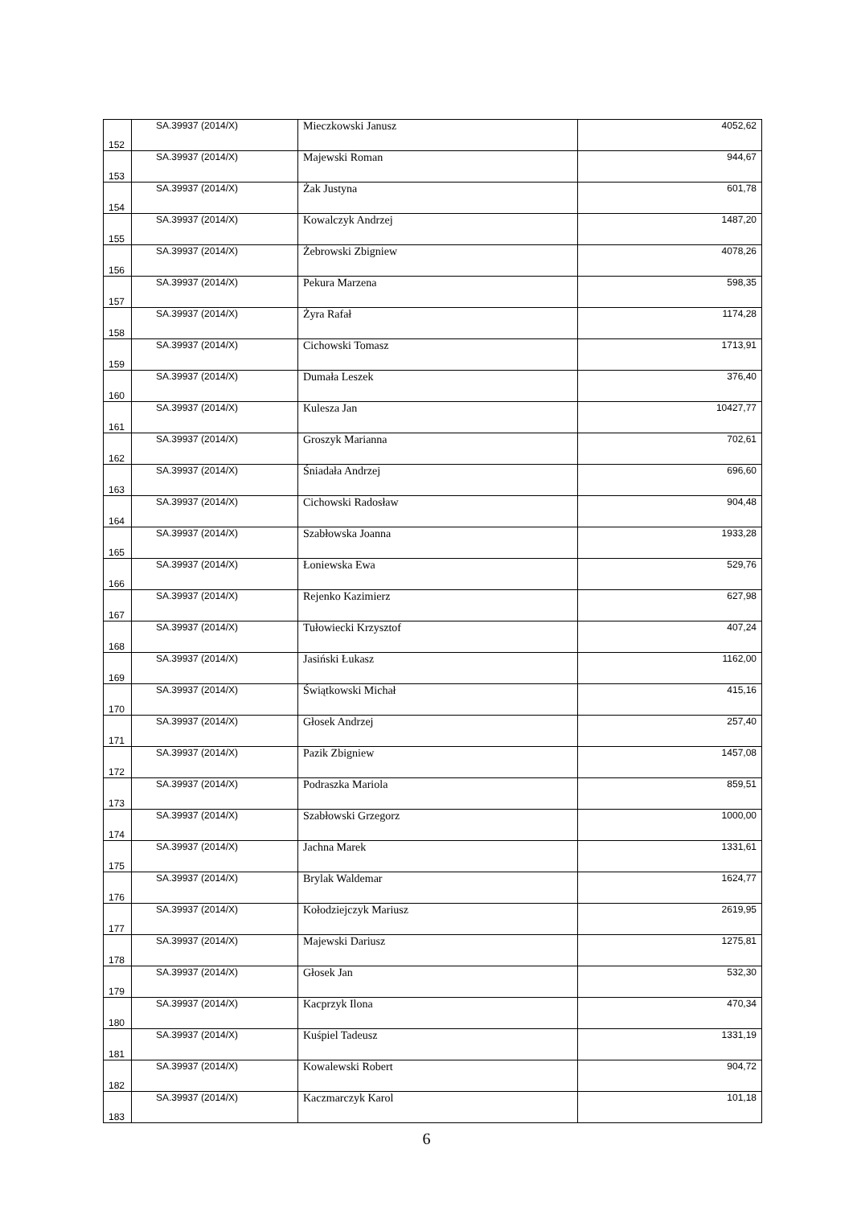| 152 | SA.39937 (2014/X) | Mieczkowski Janusz | 4052,62 |
| 153 | SA.39937 (2014/X) | Majewski Roman | 944,67 |
| 154 | SA.39937 (2014/X) | Żak Justyna | 601,78 |
| 155 | SA.39937 (2014/X) | Kowalczyk Andrzej | 1487,20 |
| 156 | SA.39937 (2014/X) | Żebrowski Zbigniew | 4078,26 |
| 157 | SA.39937 (2014/X) | Pekura Marzena | 598,35 |
| 158 | SA.39937 (2014/X) | Żyra Rafał | 1174,28 |
| 159 | SA.39937 (2014/X) | Cichowski Tomasz | 1713,91 |
| 160 | SA.39937 (2014/X) | Dumała Leszek | 376,40 |
| 161 | SA.39937 (2014/X) | Kulesza Jan | 10427,77 |
| 162 | SA.39937 (2014/X) | Groszyk Marianna | 702,61 |
| 163 | SA.39937 (2014/X) | Śniadała Andrzej | 696,60 |
| 164 | SA.39937 (2014/X) | Cichowski Radosław | 904,48 |
| 165 | SA.39937 (2014/X) | Szabłowska Joanna | 1933,28 |
| 166 | SA.39937 (2014/X) | Łoniewska Ewa | 529,76 |
| 167 | SA.39937 (2014/X) | Rejenko Kazimierz | 627,98 |
| 168 | SA.39937 (2014/X) | Tułowiecki Krzysztof | 407,24 |
| 169 | SA.39937 (2014/X) | Jasiński Łukasz | 1162,00 |
| 170 | SA.39937 (2014/X) | Świątkowski Michał | 415,16 |
| 171 | SA.39937 (2014/X) | Głosek Andrzej | 257,40 |
| 172 | SA.39937 (2014/X) | Pazik Zbigniew | 1457,08 |
| 173 | SA.39937 (2014/X) | Podraszka Mariola | 859,51 |
| 174 | SA.39937 (2014/X) | Szabłowski Grzegorz | 1000,00 |
| 175 | SA.39937 (2014/X) | Jachna Marek | 1331,61 |
| 176 | SA.39937 (2014/X) | Brylak Waldemar | 1624,77 |
| 177 | SA.39937 (2014/X) | Kołodziejczyk Mariusz | 2619,95 |
| 178 | SA.39937 (2014/X) | Majewski Dariusz | 1275,81 |
| 179 | SA.39937 (2014/X) | Głosek Jan | 532,30 |
| 180 | SA.39937 (2014/X) | Kacprzyk Ilona | 470,34 |
| 181 | SA.39937 (2014/X) | Kuśpiel Tadeusz | 1331,19 |
| 182 | SA.39937 (2014/X) | Kowalewski Robert | 904,72 |
| 183 | SA.39937 (2014/X) | Kaczmarczyk Karol | 101,18 |
6